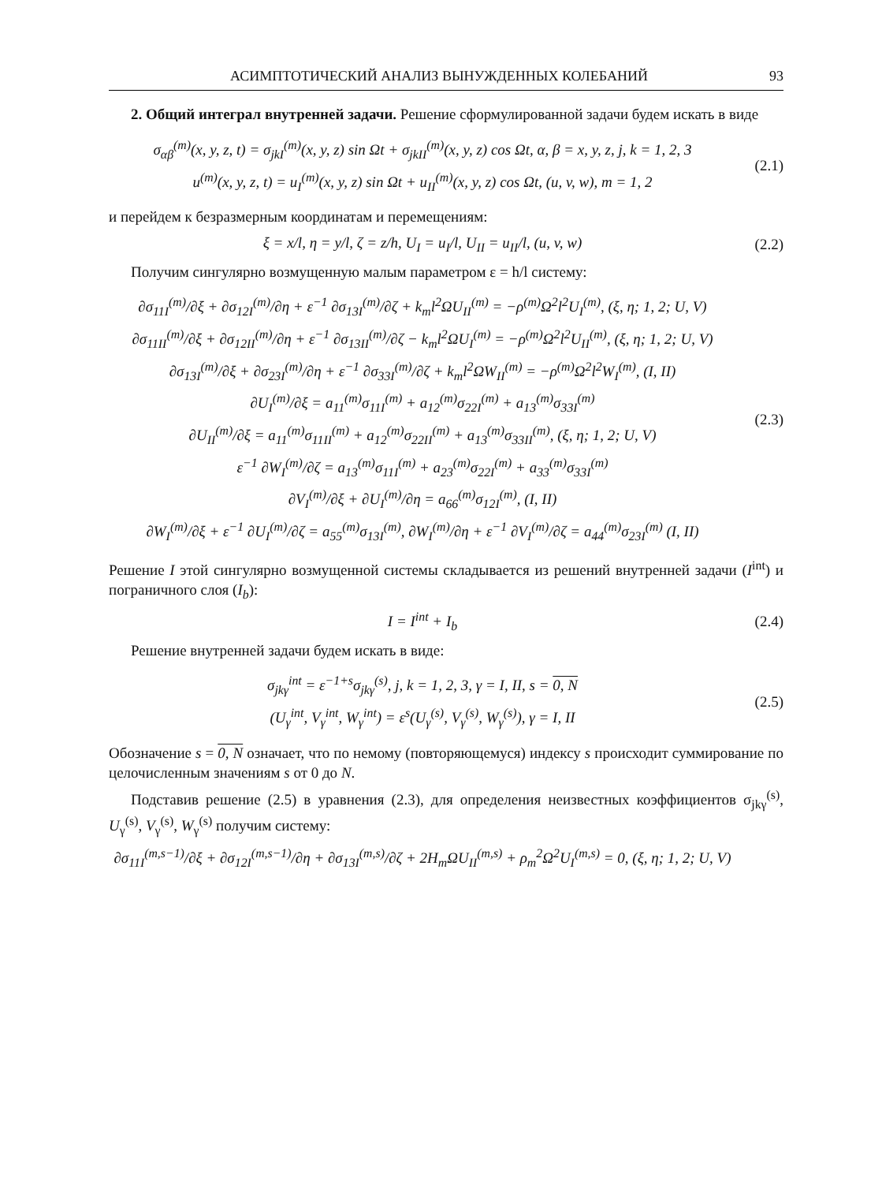АСИМПТОТИЧЕСКИЙ АНАЛИЗ ВЫНУЖДЕННЫХ КОЛЕБАНИЙ 93
2. Общий интеграл внутренней задачи. Решение сформулированной задачи будем искать в виде
σ<sub>αβ</sub><sup>(m)</sup>(x, y, z, t) = σ<sub>jkI</sub><sup>(m)</sup>(x, y, z) sin Ωt + σ<sub>jkII</sub><sup>(m)</sup>(x, y, z) cos Ωt, α, β = x, y, z, j, k = 1, 2, 3
u<sup>(m)</sup>(x, y, z, t) = u<sub>I</sub><sup>(m)</sup>(x, y, z) sin Ωt + u<sub>II</sub><sup>(m)</sup>(x, y, z) cos Ωt, (u, v, w), m = 1, 2
(2.1)
и перейдем к безразмерным координатам и перемещениям:
ξ = x/l, η = y/l, ζ = z/h, U<sub>I</sub> = u<sub>I</sub>/l, U<sub>II</sub> = u<sub>II</sub>/l, (u, v, w)
(2.2)
Получим сингулярно возмущенную малым параметром ε = h/l систему:
∂σ<sub>11I</sub><sup>(m)</sup>/∂ξ + ∂σ<sub>12I</sub><sup>(m)</sup>/∂η + ε<sup>−1</sup> ∂σ<sub>13I</sub><sup>(m)</sup>/∂ζ + k<sub>m</sub>l<sup>2</sup>ΩU<sub>II</sub><sup>(m)</sup> = −ρ<sup>(m)</sup>Ω<sup>2</sup>l<sup>2</sup>U<sub>I</sub><sup>(m)</sup>, (ξ, η; 1, 2; U, V)
∂σ<sub>11II</sub><sup>(m)</sup>/∂ξ + ∂σ<sub>12II</sub><sup>(m)</sup>/∂η + ε<sup>−1</sup> ∂σ<sub>13II</sub><sup>(m)</sup>/∂ζ − k<sub>m</sub>l<sup>2</sup>ΩU<sub>I</sub><sup>(m)</sup> = −ρ<sup>(m)</sup>Ω<sup>2</sup>l<sup>2</sup>U<sub>II</sub><sup>(m)</sup>, (ξ, η; 1, 2; U, V)
∂σ<sub>13I</sub><sup>(m)</sup>/∂ξ + ∂σ<sub>23I</sub><sup>(m)</sup>/∂η + ε<sup>−1</sup> ∂σ<sub>33I</sub><sup>(m)</sup>/∂ζ + k<sub>m</sub>l<sup>2</sup>ΩW<sub>II</sub><sup>(m)</sup> = −ρ<sup>(m)</sup>Ω<sup>2</sup>l<sup>2</sup>W<sub>I</sub><sup>(m)</sup>, (I, II)
∂U<sub>I</sub><sup>(m)</sup>/∂ξ = a<sub>11</sub><sup>(m)</sup>σ<sub>11I</sub><sup>(m)</sup> + a<sub>12</sub><sup>(m)</sup>σ<sub>22I</sub><sup>(m)</sup> + a<sub>13</sub><sup>(m)</sup>σ<sub>33I</sub><sup>(m)</sup>
∂U<sub>II</sub><sup>(m)</sup>/∂ξ = a<sub>11</sub><sup>(m)</sup>σ<sub>11II</sub><sup>(m)</sup> + a<sub>12</sub><sup>(m)</sup>σ<sub>22II</sub><sup>(m)</sup> + a<sub>13</sub><sup>(m)</sup>σ<sub>33II</sub><sup>(m)</sup>, (ξ, η; 1, 2; U, V)
ε<sup>−1</sup> ∂W<sub>I</sub><sup>(m)</sup>/∂ζ = a<sub>13</sub><sup>(m)</sup>σ<sub>11I</sub><sup>(m)</sup> + a<sub>23</sub><sup>(m)</sup>σ<sub>22I</sub><sup>(m)</sup> + a<sub>33</sub><sup>(m)</sup>σ<sub>33I</sub><sup>(m)</sup>
∂V<sub>I</sub><sup>(m)</sup>/∂ξ + ∂U<sub>I</sub><sup>(m)</sup>/∂η = a<sub>66</sub><sup>(m)</sup>σ<sub>12I</sub><sup>(m)</sup>, (I, II)
∂W<sub>I</sub><sup>(m)</sup>/∂ξ + ε<sup>−1</sup> ∂U<sub>I</sub><sup>(m)</sup>/∂ζ = a<sub>55</sub><sup>(m)</sup>σ<sub>13I</sub><sup>(m)</sup>, ∂W<sub>I</sub><sup>(m)</sup>/∂η + ε<sup>−1</sup> ∂V<sub>I</sub><sup>(m)</sup>/∂ζ = a<sub>44</sub><sup>(m)</sup>σ<sub>23I</sub><sup>(m)</sup> (I, II)
(2.3)
Решение I этой сингулярно возмущенной системы складывается из решений внутренней задачи (I<sup>int</sup>) и пограничного слоя (I<sub>b</sub>):
I = I<sup>int</sup> + I<sub>b</sub> (2.4)
Решение внутренней задачи будем искать в виде:
σ<sub>jkγ</sub><sup>int</sup> = ε<sup>−1+s</sup>σ<sub>jkγ</sub><sup>(s)</sup>, j, k = 1, 2, 3, γ = I, II, s = 0, N
(U<sub>γ</sub><sup>int</sup>, V<sub>γ</sub><sup>int</sup>, W<sub>γ</sub><sup>int</sup>) = ε<sup>s</sup>(U<sub>γ</sub><sup>(s)</sup>, V<sub>γ</sub><sup>(s)</sup>, W<sub>γ</sub><sup>(s)</sup>), γ = I, II
(2.5)
Обозначение s = 0, N означает, что по немому (повторяющемуся) индексу s происходит суммирование по целочисленным значениям s от 0 до N.
Подставив решение (2.5) в уравнения (2.3), для определения неизвестных коэффициентов σ<sub>jkγ</sub><sup>(s)</sup>, U<sub>γ</sub><sup>(s)</sup>, V<sub>γ</sub><sup>(s)</sup>, W<sub>γ</sub><sup>(s)</sup> получим систему:
∂σ<sub>11I</sub><sup>(m,s−1)</sup>/∂ξ + ∂σ<sub>12I</sub><sup>(m,s−1)</sup>/∂η + ∂σ<sub>13I</sub><sup>(m,s)</sup>/∂ζ + 2H<sub>m</sub>ΩU<sub>II</sub><sup>(m,s)</sup> + ρ<sub>m</sub><sup>2</sup>Ω<sup>2</sup>U<sub>I</sub><sup>(m,s)</sup> = 0, (ξ, η; 1, 2; U, V)